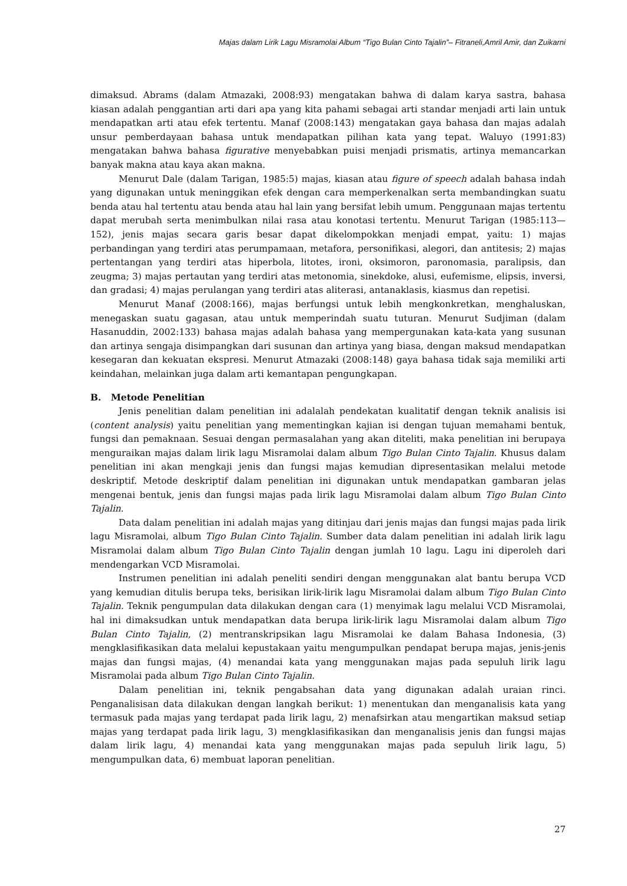Majas dalam Lirik Lagu Misramolai Album “Tigo Bulan Cinto Tajalin”– Fitraneli,Amril Amir, dan Zuikarni
dimaksud. Abrams (dalam Atmazaki, 2008:93) mengatakan bahwa di dalam karya sastra, bahasa kiasan adalah penggantian arti dari apa yang kita pahami sebagai arti standar menjadi arti lain untuk mendapatkan arti atau efek tertentu. Manaf (2008:143) mengatakan gaya bahasa dan majas adalah unsur pemberdayaan bahasa untuk mendapatkan pilihan kata yang tepat. Waluyo (1991:83) mengatakan bahwa bahasa figurative menyebabkan puisi menjadi prismatis, artinya memancarkan banyak makna atau kaya akan makna.
Menurut Dale (dalam Tarigan, 1985:5) majas, kiasan atau figure of speech adalah bahasa indah yang digunakan untuk meninggikan efek dengan cara memperkenalkan serta membandingkan suatu benda atau hal tertentu atau benda atau hal lain yang bersifat lebih umum. Penggunaan majas tertentu dapat merubah serta menimbulkan nilai rasa atau konotasi tertentu. Menurut Tarigan (1985:113—152), jenis majas secara garis besar dapat dikelompokkan menjadi empat, yaitu: 1) majas perbandingan yang terdiri atas perumpamaan, metafora, personifikasi, alegori, dan antitesis; 2) majas pertentangan yang terdiri atas hiperbola, litotes, ironi, oksimoron, paronomasia, paralipsis, dan zeugma; 3) majas pertautan yang terdiri atas metonomia, sinekdoke, alusi, eufemisme, elipsis, inversi, dan gradasi; 4) majas perulangan yang terdiri atas aliterasi, antanaklasis, kiasmus dan repetisi.
Menurut Manaf (2008:166), majas berfungsi untuk lebih mengkonkretkan, menghaluskan, menegaskan suatu gagasan, atau untuk memperindah suatu tuturan. Menurut Sudjiman (dalam Hasanuddin, 2002:133) bahasa majas adalah bahasa yang mempergunakan kata-kata yang susunan dan artinya sengaja disimpangkan dari susunan dan artinya yang biasa, dengan maksud mendapatkan kesegaran dan kekuatan ekspresi. Menurut Atmazaki (2008:148) gaya bahasa tidak saja memiliki arti keindahan, melainkan juga dalam arti kemantapan pengungkapan.
B. Metode Penelitian
Jenis penelitian dalam penelitian ini adalalah pendekatan kualitatif dengan teknik analisis isi (content analysis) yaitu penelitian yang mementingkan kajian isi dengan tujuan memahami bentuk, fungsi dan pemaknaan. Sesuai dengan permasalahan yang akan diteliti, maka penelitian ini berupaya menguraikan majas dalam lirik lagu Misramolai dalam album Tigo Bulan Cinto Tajalin. Khusus dalam penelitian ini akan mengkaji jenis dan fungsi majas kemudian dipresentasikan melalui metode deskriptif. Metode deskriptif dalam penelitian ini digunakan untuk mendapatkan gambaran jelas mengenai bentuk, jenis dan fungsi majas pada lirik lagu Misramolai dalam album Tigo Bulan Cinto Tajalin.
Data dalam penelitian ini adalah majas yang ditinjau dari jenis majas dan fungsi majas pada lirik lagu Misramolai, album Tigo Bulan Cinto Tajalin. Sumber data dalam penelitian ini adalah lirik lagu Misramolai dalam album Tigo Bulan Cinto Tajalin dengan jumlah 10 lagu. Lagu ini diperoleh dari mendengarkan VCD Misramolai.
Instrumen penelitian ini adalah peneliti sendiri dengan menggunakan alat bantu berupa VCD yang kemudian ditulis berupa teks, berisikan lirik-lirik lagu Misramolai dalam album Tigo Bulan Cinto Tajalin. Teknik pengumpulan data dilakukan dengan cara (1) menyimak lagu melalui VCD Misramolai, hal ini dimaksudkan untuk mendapatkan data berupa lirik-lirik lagu Misramolai dalam album Tigo Bulan Cinto Tajalin, (2) mentranskripsikan lagu Misramolai ke dalam Bahasa Indonesia, (3) mengklasifikasikan data melalui kepustakaan yaitu mengumpulkan pendapat berupa majas, jenis-jenis majas dan fungsi majas, (4) menandai kata yang menggunakan majas pada sepuluh lirik lagu Misramolai pada album Tigo Bulan Cinto Tajalin.
Dalam penelitian ini, teknik pengabsahan data yang digunakan adalah uraian rinci. Penganalisisan data dilakukan dengan langkah berikut: 1) menentukan dan menganalisis kata yang termasuk pada majas yang terdapat pada lirik lagu, 2) menafsirkan atau mengartikan maksud setiap majas yang terdapat pada lirik lagu, 3) mengklasifikasikan dan menganalisis jenis dan fungsi majas dalam lirik lagu, 4) menandai kata yang menggunakan majas pada sepuluh lirik lagu, 5) mengumpulkan data, 6) membuat laporan penelitian.
27